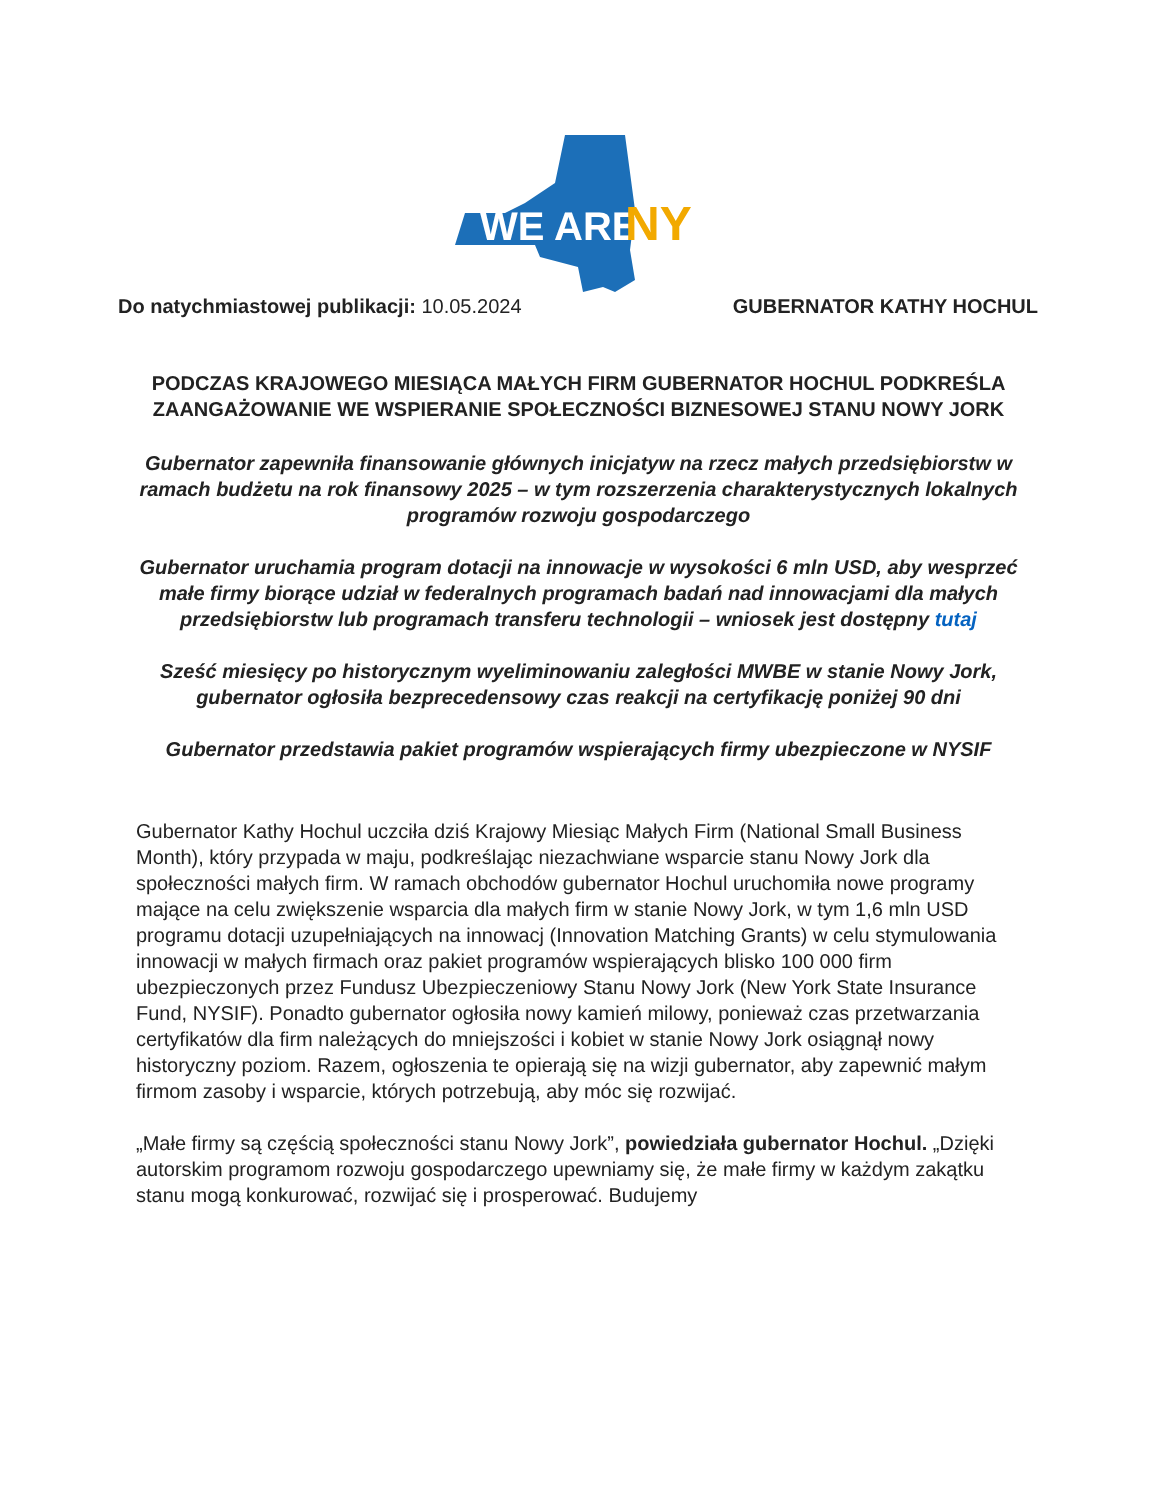WE ARE
NY
Do natychmiastowej publikacji: 10.05.2024
GUBERNATOR KATHY HOCHUL
PODCZAS KRAJOWEGO MIESIĄCA MAŁYCH FIRM GUBERNATOR HOCHUL PODKREŚLA ZAANGAŻOWANIE WE WSPIERANIE SPOŁECZNOŚCI BIZNESOWEJ STANU NOWY JORK
Gubernator zapewniła finansowanie głównych inicjatyw na rzecz małych przedsiębiorstw w ramach budżetu na rok finansowy 2025 – w tym rozszerzenia charakterystycznych lokalnych programów rozwoju gospodarczego
Gubernator uruchamia program dotacji na innowacje w wysokości 6 mln USD, aby wesprzeć małe firmy biorące udział w federalnych programach badań nad innowacjami dla małych przedsiębiorstw lub programach transferu technologii – wniosek jest dostępny tutaj
Sześć miesięcy po historycznym wyeliminowaniu zaległości MWBE w stanie Nowy Jork, gubernator ogłosiła bezprecedensowy czas reakcji na certyfikację poniżej 90 dni
Gubernator przedstawia pakiet programów wspierających firmy ubezpieczone w NYSIF
Gubernator Kathy Hochul uczciła dziś Krajowy Miesiąc Małych Firm (National Small Business Month), który przypada w maju, podkreślając niezachwiane wsparcie stanu Nowy Jork dla społeczności małych firm. W ramach obchodów gubernator Hochul uruchomiła nowe programy mające na celu zwiększenie wsparcia dla małych firm w stanie Nowy Jork, w tym 1,6 mln USD programu dotacji uzupełniających na innowacj (Innovation Matching Grants) w celu stymulowania innowacji w małych firmach oraz pakiet programów wspierających blisko 100 000 firm ubezpieczonych przez Fundusz Ubezpieczeniowy Stanu Nowy Jork (New York State Insurance Fund, NYSIF). Ponadto gubernator ogłosiła nowy kamień milowy, ponieważ czas przetwarzania certyfikatów dla firm należących do mniejszości i kobiet w stanie Nowy Jork osiągnął nowy historyczny poziom. Razem, ogłoszenia te opierają się na wizji gubernator, aby zapewnić małym firmom zasoby i wsparcie, których potrzebują, aby móc się rozwijać.
„Małe firmy są częścią społeczności stanu Nowy Jork”, powiedziała gubernator Hochul. „Dzięki autorskim programom rozwoju gospodarczego upewniamy się, że małe firmy w każdym zakątku stanu mogą konkurować, rozwijać się i prosperować. Budujemy